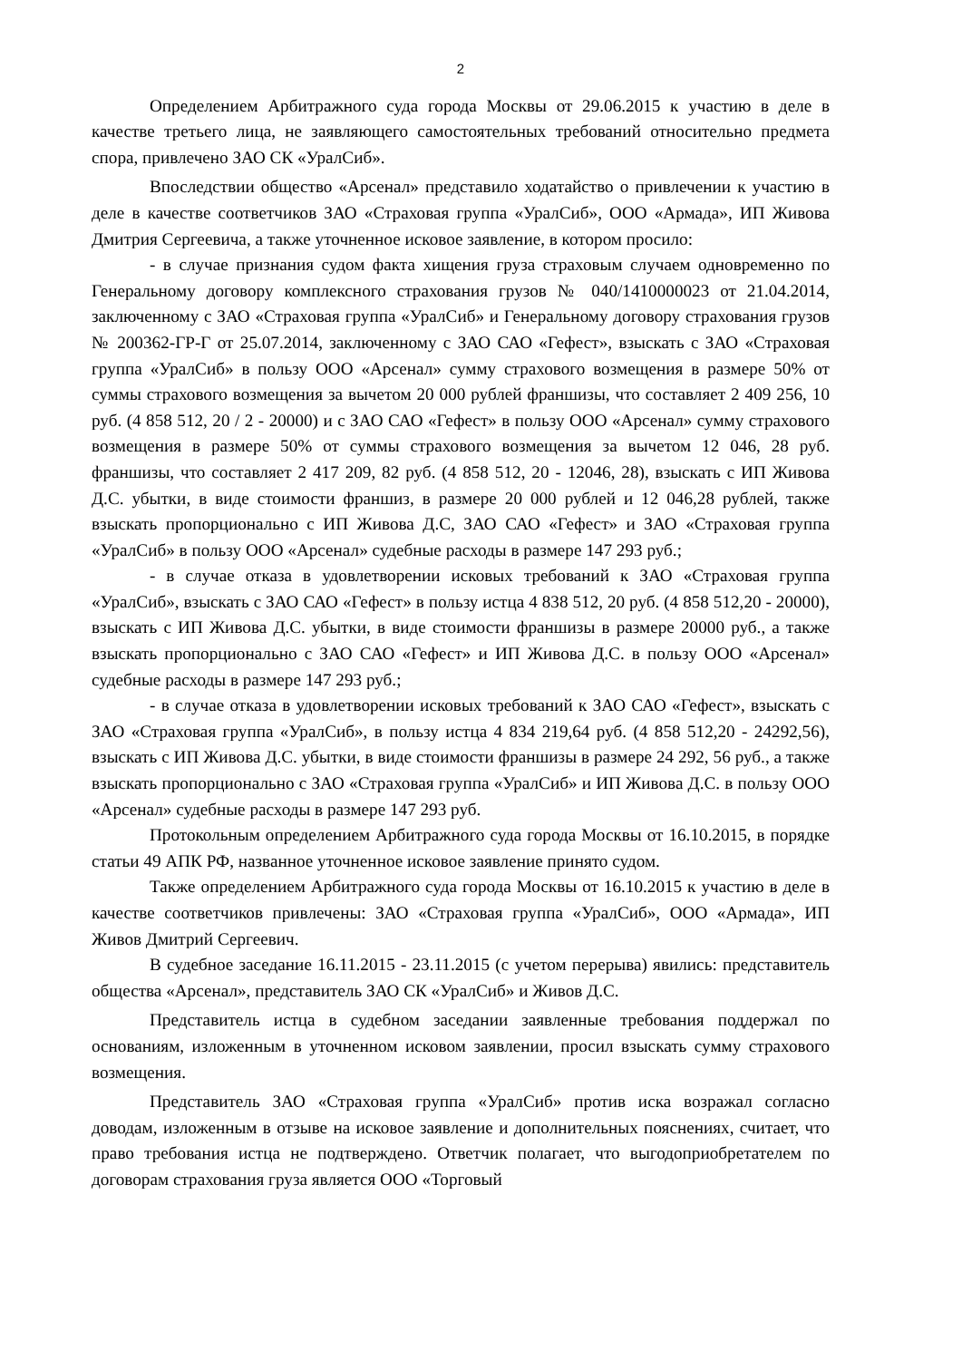2
Определением Арбитражного суда города Москвы от 29.06.2015 к участию в деле в качестве третьего лица, не заявляющего самостоятельных требований относительно предмета спора, привлечено ЗАО СК «УралСиб».
Впоследствии общество «Арсенал» представило ходатайство о привлечении к участию в деле в качестве соответчиков ЗАО «Страховая группа «УралСиб», ООО «Армада», ИП Живова Дмитрия Сергеевича, а также уточненное исковое заявление, в котором просило:
- в случае признания судом факта хищения груза страховым случаем одновременно по Генеральному договору комплексного страхования грузов № 040/1410000023 от 21.04.2014, заключенному с ЗАО «Страховая группа «УралСиб» и Генеральному договору страхования грузов № 200362-ГР-Г от 25.07.2014, заключенному с ЗАО САО «Гефест», взыскать с ЗАО «Страховая группа «УралСиб» в пользу ООО «Арсенал» сумму страхового возмещения в размере 50% от суммы страхового возмещения за вычетом 20 000 рублей франшизы, что составляет 2 409 256, 10 руб. (4 858 512, 20 / 2 - 20000) и с ЗАО САО «Гефест» в пользу ООО «Арсенал» сумму страхового возмещения в размере 50% от суммы страхового возмещения за вычетом 12 046, 28 руб. франшизы, что составляет 2 417 209, 82 руб. (4 858 512, 20 - 12046, 28), взыскать с ИП Живова Д.С. убытки, в виде стоимости франшиз, в размере 20 000 рублей и 12 046,28 рублей, также взыскать пропорционально с ИП Живова Д.С, ЗАО САО «Гефест» и ЗАО «Страховая группа «УралСиб» в пользу ООО «Арсенал» судебные расходы в размере 147 293 руб.;
- в случае отказа в удовлетворении исковых требований к ЗАО «Страховая группа «УралСиб», взыскать с ЗАО САО «Гефест» в пользу истца 4 838 512, 20 руб. (4 858 512,20 - 20000), взыскать с ИП Живова Д.С. убытки, в виде стоимости франшизы в размере 20000 руб., а также взыскать пропорционально с ЗАО САО «Гефест» и ИП Живова Д.С. в пользу ООО «Арсенал» судебные расходы в размере 147 293 руб.;
- в случае отказа в удовлетворении исковых требований к ЗАО САО «Гефест», взыскать с ЗАО «Страховая группа «УралСиб», в пользу истца 4 834 219,64 руб. (4 858 512,20 - 24292,56), взыскать с ИП Живова Д.С. убытки, в виде стоимости франшизы в размере 24 292, 56 руб., а также взыскать пропорционально с ЗАО «Страховая группа «УралСиб» и ИП Живова Д.С. в пользу ООО «Арсенал» судебные расходы в размере 147 293 руб.
Протокольным определением Арбитражного суда города Москвы от 16.10.2015, в порядке статьи 49 АПК РФ, названное уточненное исковое заявление принято судом.
Также определением Арбитражного суда города Москвы от 16.10.2015 к участию в деле в качестве соответчиков привлечены: ЗАО «Страховая группа «УралСиб», ООО «Армада», ИП Живов Дмитрий Сергеевич.
В судебное заседание 16.11.2015 - 23.11.2015 (с учетом перерыва) явились: представитель общества «Арсенал», представитель ЗАО СК «УралСиб» и Живов Д.С.
Представитель истца в судебном заседании заявленные требования поддержал по основаниям, изложенным в уточненном исковом заявлении, просил взыскать сумму страхового возмещения.
Представитель ЗАО «Страховая группа «УралСиб» против иска возражал согласно доводам, изложенным в отзыве на исковое заявление и дополнительных пояснениях, считает, что право требования истца не подтверждено. Ответчик полагает, что выгодоприобретателем по договорам страхования груза является ООО «Торговый